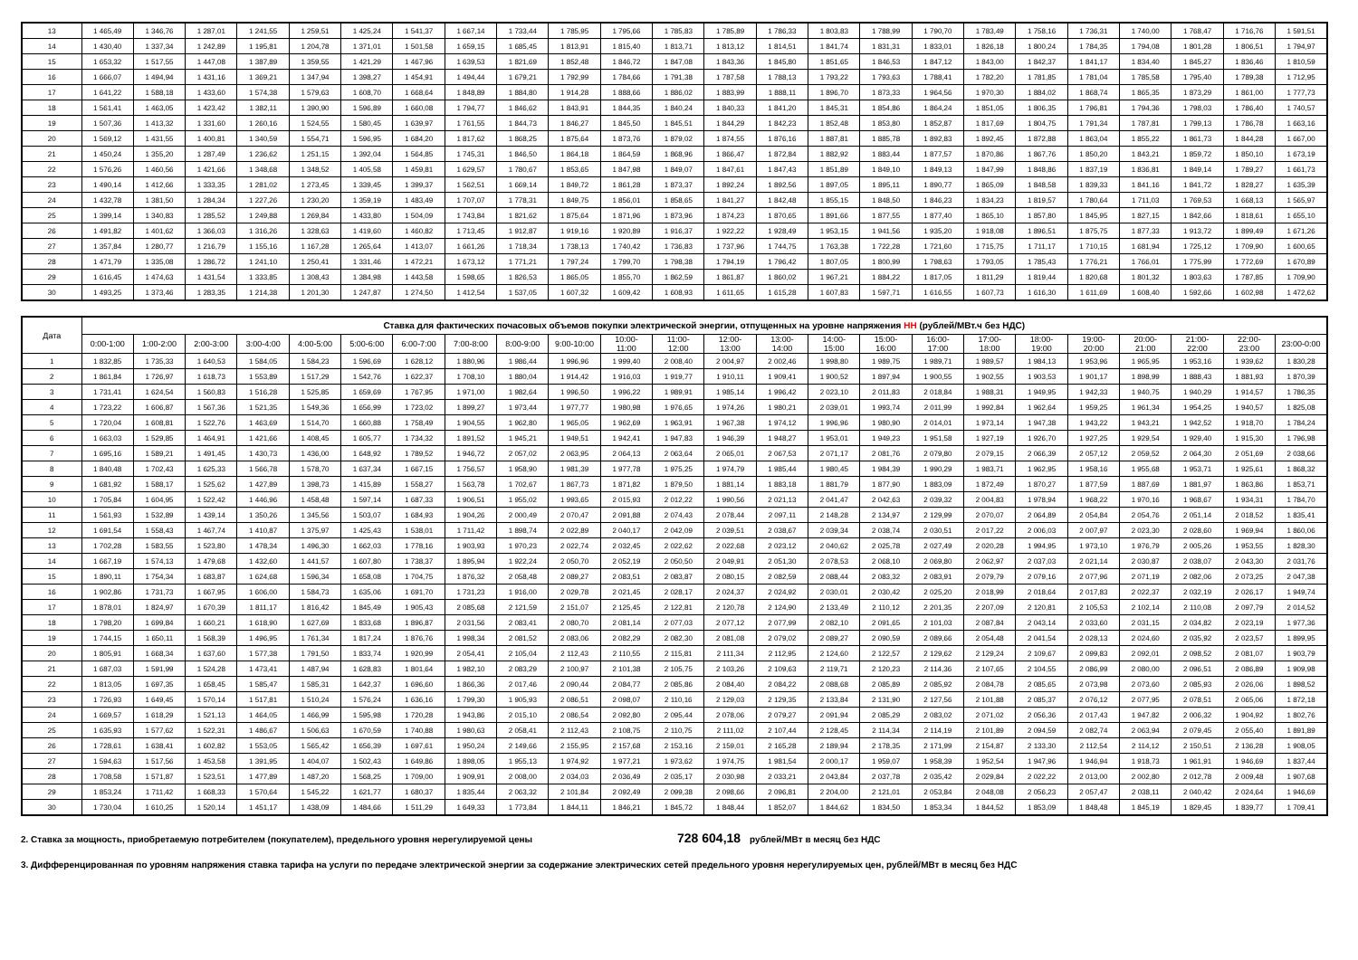| 13 | 1 465,49 | 1 346,76 | 1 287,01 | 1 241,55 | 1 259,51 | 1 425,24 | 1 541,37 | 1 667,14 | 1 733,44 | 1 785,95 | 1 795,66 | 1 785,83 | 1 785,89 | 1 786,33 | 1 803,83 | 1 788,99 | 1 790,70 | 1 783,49 | 1 758,16 | 1 736,31 | 1 740,00 | 1 768,47 | 1 716,76 | 1 591,51 |
| 14 | 1 430,40 | 1 337,34 | 1 242,89 | 1 195,81 | 1 204,78 | 1 371,01 | 1 501,58 | 1 659,15 | 1 685,45 | 1 813,91 | 1 815,40 | 1 813,71 | 1 813,12 | 1 814,51 | 1 841,74 | 1 831,31 | 1 833,01 | 1 826,18 | 1 800,24 | 1 784,35 | 1 794,08 | 1 801,28 | 1 806,51 | 1 794,97 |
| 15 | 1 653,32 | 1 517,55 | 1 447,08 | 1 387,89 | 1 359,55 | 1 421,29 | 1 467,96 | 1 639,53 | 1 821,69 | 1 852,48 | 1 846,72 | 1 847,08 | 1 843,36 | 1 845,80 | 1 851,65 | 1 846,53 | 1 847,12 | 1 843,00 | 1 842,37 | 1 841,17 | 1 834,40 | 1 845,27 | 1 836,46 | 1 810,59 |
| 16 | 1 666,07 | 1 494,94 | 1 431,16 | 1 369,21 | 1 347,94 | 1 398,27 | 1 454,91 | 1 494,44 | 1 679,21 | 1 792,99 | 1 784,66 | 1 791,38 | 1 787,58 | 1 788,13 | 1 793,22 | 1 793,63 | 1 788,41 | 1 782,20 | 1 781,85 | 1 781,04 | 1 785,58 | 1 795,40 | 1 789,38 | 1 712,95 |
| 17 | 1 641,22 | 1 588,18 | 1 433,60 | 1 574,38 | 1 579,63 | 1 608,70 | 1 668,64 | 1 848,89 | 1 884,80 | 1 914,28 | 1 888,66 | 1 886,02 | 1 883,99 | 1 888,11 | 1 896,70 | 1 873,33 | 1 964,56 | 1 970,30 | 1 884,02 | 1 868,74 | 1 865,35 | 1 873,29 | 1 861,00 | 1 777,73 |
| 18 | 1 561,41 | 1 463,05 | 1 423,42 | 1 382,11 | 1 390,90 | 1 596,89 | 1 660,08 | 1 794,77 | 1 846,62 | 1 843,91 | 1 844,35 | 1 840,24 | 1 840,33 | 1 841,20 | 1 845,31 | 1 854,86 | 1 864,24 | 1 851,05 | 1 806,35 | 1 796,81 | 1 794,36 | 1 798,03 | 1 786,40 | 1 740,57 |
| 19 | 1 507,36 | 1 413,32 | 1 331,60 | 1 260,16 | 1 524,55 | 1 580,45 | 1 639,97 | 1 761,55 | 1 844,73 | 1 846,27 | 1 845,50 | 1 845,51 | 1 844,29 | 1 842,23 | 1 852,48 | 1 853,80 | 1 852,87 | 1 817,69 | 1 804,75 | 1 791,34 | 1 787,81 | 1 799,13 | 1 786,78 | 1 663,16 |
| 20 | 1 569,12 | 1 431,55 | 1 400,81 | 1 340,59 | 1 554,71 | 1 596,95 | 1 684,20 | 1 817,62 | 1 868,25 | 1 875,64 | 1 873,76 | 1 879,02 | 1 874,55 | 1 876,16 | 1 887,81 | 1 885,78 | 1 892,83 | 1 892,45 | 1 872,88 | 1 863,04 | 1 855,22 | 1 861,73 | 1 844,28 | 1 667,00 |
| 21 | 1 450,24 | 1 355,20 | 1 287,49 | 1 236,62 | 1 251,15 | 1 392,04 | 1 564,85 | 1 745,31 | 1 846,50 | 1 864,18 | 1 864,59 | 1 868,96 | 1 866,47 | 1 872,84 | 1 882,92 | 1 883,44 | 1 877,57 | 1 870,86 | 1 867,76 | 1 850,20 | 1 843,21 | 1 859,72 | 1 850,10 | 1 673,19 |
| 22 | 1 576,26 | 1 460,56 | 1 421,66 | 1 348,68 | 1 348,52 | 1 405,58 | 1 459,81 | 1 629,57 | 1 780,67 | 1 853,65 | 1 847,98 | 1 849,07 | 1 847,61 | 1 847,43 | 1 851,89 | 1 849,10 | 1 849,13 | 1 847,99 | 1 848,86 | 1 837,19 | 1 836,81 | 1 849,14 | 1 789,27 | 1 661,73 |
| 23 | 1 490,14 | 1 412,66 | 1 333,35 | 1 281,02 | 1 273,45 | 1 339,45 | 1 399,37 | 1 562,51 | 1 669,14 | 1 849,72 | 1 861,28 | 1 873,37 | 1 892,24 | 1 892,56 | 1 897,05 | 1 895,11 | 1 890,77 | 1 865,09 | 1 848,58 | 1 839,33 | 1 841,16 | 1 841,72 | 1 828,27 | 1 635,39 |
| 24 | 1 432,78 | 1 381,50 | 1 284,34 | 1 227,26 | 1 230,20 | 1 359,19 | 1 483,49 | 1 707,07 | 1 778,31 | 1 849,75 | 1 856,01 | 1 858,65 | 1 841,27 | 1 842,48 | 1 855,15 | 1 848,50 | 1 846,23 | 1 834,23 | 1 819,57 | 1 780,64 | 1 711,03 | 1 769,53 | 1 668,13 | 1 565,97 |
| 25 | 1 399,14 | 1 340,83 | 1 285,52 | 1 249,88 | 1 269,84 | 1 433,80 | 1 504,09 | 1 743,84 | 1 821,62 | 1 875,64 | 1 871,96 | 1 873,96 | 1 874,23 | 1 870,65 | 1 891,66 | 1 877,55 | 1 877,40 | 1 865,10 | 1 857,80 | 1 845,95 | 1 827,15 | 1 842,66 | 1 818,61 | 1 655,10 |
| 26 | 1 491,82 | 1 401,62 | 1 366,03 | 1 316,26 | 1 328,63 | 1 419,60 | 1 460,82 | 1 713,45 | 1 912,87 | 1 919,16 | 1 920,89 | 1 916,37 | 1 922,22 | 1 928,49 | 1 953,15 | 1 941,56 | 1 935,20 | 1 918,08 | 1 896,51 | 1 875,75 | 1 877,33 | 1 913,72 | 1 899,49 | 1 671,26 |
| 27 | 1 357,84 | 1 280,77 | 1 216,79 | 1 155,16 | 1 167,28 | 1 265,64 | 1 413,07 | 1 661,26 | 1 718,34 | 1 738,13 | 1 740,42 | 1 736,83 | 1 737,96 | 1 744,75 | 1 763,38 | 1 722,28 | 1 721,60 | 1 715,75 | 1 711,17 | 1 710,15 | 1 681,94 | 1 725,12 | 1 709,90 | 1 600,65 |
| 28 | 1 471,79 | 1 335,08 | 1 286,72 | 1 241,10 | 1 250,41 | 1 331,46 | 1 472,21 | 1 673,12 | 1 771,21 | 1 797,24 | 1 799,70 | 1 798,38 | 1 794,19 | 1 796,42 | 1 807,05 | 1 800,99 | 1 798,63 | 1 793,05 | 1 785,43 | 1 776,21 | 1 766,01 | 1 775,99 | 1 772,69 | 1 670,89 |
| 29 | 1 616,45 | 1 474,63 | 1 431,54 | 1 333,85 | 1 308,43 | 1 384,98 | 1 443,58 | 1 598,65 | 1 826,53 | 1 865,05 | 1 855,70 | 1 862,59 | 1 861,87 | 1 860,02 | 1 967,21 | 1 884,22 | 1 817,05 | 1 811,29 | 1 819,44 | 1 820,68 | 1 801,32 | 1 803,63 | 1 787,85 | 1 709,90 |
| 30 | 1 493,25 | 1 373,46 | 1 283,35 | 1 214,38 | 1 201,30 | 1 247,87 | 1 274,50 | 1 412,54 | 1 537,05 | 1 607,32 | 1 609,42 | 1 608,93 | 1 611,65 | 1 615,28 | 1 607,83 | 1 597,71 | 1 616,55 | 1 607,73 | 1 616,30 | 1 611,69 | 1 608,40 | 1 592,66 | 1 602,98 | 1 472,62 |
| Дата | Ставка для фактических почасовых объемов покупки электрической энергии, отпущенных на уровне напряжения НН (рублей/МВт.ч без НДС) | | | | | | | | | | | | | | | | | | | | | | | |
| --- | --- | --- | --- | --- | --- | --- | --- | --- | --- | --- | --- | --- | --- | --- | --- | --- | --- | --- | --- | --- | --- | --- | --- | --- |
| | 0:00-1:00 | 1:00-2:00 | 2:00-3:00 | 3:00-4:00 | 4:00-5:00 | 5:00-6:00 | 6:00-7:00 | 7:00-8:00 | 8:00-9:00 | 9:00-10:00 | 10:00- 11:00 | 11:00- 12:00 | 12:00- 13:00 | 13:00- 14:00 | 14:00- 15:00 | 15:00- 16:00 | 16:00- 17:00 | 17:00- 18:00 | 18:00- 19:00 | 19:00- 20:00 | 20:00- 21:00 | 21:00- 22:00 | 22:00- 23:00 | 23:00-0:00 |
| 1 | 1 832,85 | 1 735,33 | 1 640,53 | 1 584,05 | 1 584,23 | 1 596,69 | 1 628,12 | 1 880,96 | 1 986,44 | 1 996,96 | 1 999,40 | 2 008,40 | 2 004,97 | 2 002,46 | 1 998,80 | 1 989,75 | 1 989,71 | 1 989,57 | 1 984,13 | 1 953,96 | 1 965,95 | 1 953,16 | 1 939,62 | 1 830,28 |
| 2 | 1 861,84 | 1 726,97 | 1 618,73 | 1 553,89 | 1 517,29 | 1 542,76 | 1 622,37 | 1 708,10 | 1 880,04 | 1 914,42 | 1 916,03 | 1 919,77 | 1 910,11 | 1 909,41 | 1 900,52 | 1 897,94 | 1 900,55 | 1 902,55 | 1 903,53 | 1 901,17 | 1 898,99 | 1 888,43 | 1 881,93 | 1 870,39 |
| 3 | 1 731,41 | 1 624,54 | 1 560,83 | 1 516,28 | 1 525,85 | 1 659,69 | 1 767,95 | 1 971,00 | 1 982,64 | 1 996,50 | 1 996,22 | 1 989,91 | 1 985,14 | 1 996,42 | 2 023,10 | 2 011,83 | 2 018,84 | 1 988,31 | 1 949,95 | 1 942,33 | 1 940,75 | 1 940,29 | 1 914,57 | 1 786,35 |
| 4 | 1 723,22 | 1 606,87 | 1 567,36 | 1 521,35 | 1 549,36 | 1 656,99 | 1 723,02 | 1 899,27 | 1 973,44 | 1 977,77 | 1 980,98 | 1 976,65 | 1 974,26 | 1 980,21 | 2 039,01 | 1 993,74 | 2 011,99 | 1 992,84 | 1 962,64 | 1 959,25 | 1 961,34 | 1 954,25 | 1 940,57 | 1 825,08 |
| 5 | 1 720,04 | 1 608,81 | 1 522,76 | 1 463,69 | 1 514,70 | 1 660,88 | 1 758,49 | 1 904,55 | 1 962,80 | 1 965,05 | 1 962,69 | 1 963,91 | 1 967,38 | 1 974,12 | 1 996,96 | 1 980,90 | 2 014,01 | 1 973,14 | 1 947,38 | 1 943,22 | 1 943,21 | 1 942,52 | 1 918,70 | 1 784,24 |
| 6 | 1 663,03 | 1 529,85 | 1 464,91 | 1 421,66 | 1 408,45 | 1 605,77 | 1 734,32 | 1 891,52 | 1 945,21 | 1 949,51 | 1 942,41 | 1 947,83 | 1 946,39 | 1 948,27 | 1 953,01 | 1 949,23 | 1 951,58 | 1 927,19 | 1 926,70 | 1 927,25 | 1 929,54 | 1 929,40 | 1 915,30 | 1 796,98 |
| 7 | 1 695,16 | 1 589,21 | 1 491,45 | 1 430,73 | 1 436,00 | 1 648,92 | 1 789,52 | 1 946,72 | 2 057,02 | 2 063,95 | 2 064,13 | 2 063,64 | 2 065,01 | 2 067,53 | 2 071,17 | 2 081,76 | 2 079,80 | 2 079,15 | 2 066,39 | 2 057,12 | 2 059,52 | 2 064,30 | 2 051,69 | 2 038,66 |
| 8 | 1 840,48 | 1 702,43 | 1 625,33 | 1 566,78 | 1 578,70 | 1 637,34 | 1 667,15 | 1 756,57 | 1 958,90 | 1 981,39 | 1 977,78 | 1 975,25 | 1 974,79 | 1 985,44 | 1 980,45 | 1 984,39 | 1 990,29 | 1 983,71 | 1 962,95 | 1 958,16 | 1 955,68 | 1 953,71 | 1 925,61 | 1 868,32 |
| 9 | 1 681,92 | 1 588,17 | 1 525,62 | 1 427,89 | 1 398,73 | 1 415,89 | 1 558,27 | 1 563,78 | 1 702,67 | 1 867,73 | 1 871,82 | 1 879,50 | 1 881,14 | 1 883,18 | 1 881,79 | 1 877,90 | 1 883,09 | 1 872,49 | 1 870,27 | 1 877,59 | 1 887,69 | 1 881,97 | 1 863,86 | 1 853,71 |
| 10 | 1 705,84 | 1 604,95 | 1 522,42 | 1 446,96 | 1 458,48 | 1 597,14 | 1 687,33 | 1 906,51 | 1 955,02 | 1 993,65 | 2 015,93 | 2 012,22 | 1 990,56 | 2 021,13 | 2 041,47 | 2 042,63 | 2 039,32 | 2 004,83 | 1 978,94 | 1 968,22 | 1 970,16 | 1 968,67 | 1 934,31 | 1 784,70 |
| 11 | 1 561,93 | 1 532,89 | 1 439,14 | 1 350,26 | 1 345,56 | 1 503,07 | 1 684,93 | 1 904,26 | 2 000,49 | 2 070,47 | 2 091,88 | 2 074,43 | 2 078,44 | 2 097,11 | 2 148,28 | 2 134,97 | 2 129,99 | 2 070,07 | 2 064,89 | 2 054,84 | 2 054,76 | 2 051,14 | 2 018,52 | 1 835,41 |
| 12 | 1 691,54 | 1 558,43 | 1 467,74 | 1 410,87 | 1 375,97 | 1 425,43 | 1 538,01 | 1 711,42 | 1 898,74 | 2 022,89 | 2 040,17 | 2 042,09 | 2 039,51 | 2 038,67 | 2 039,34 | 2 038,74 | 2 030,51 | 2 017,22 | 2 006,03 | 2 007,97 | 2 023,30 | 2 028,60 | 1 969,94 | 1 860,06 |
| 13 | 1 702,28 | 1 583,55 | 1 523,80 | 1 478,34 | 1 496,30 | 1 662,03 | 1 778,16 | 1 903,93 | 1 970,23 | 2 022,74 | 2 032,45 | 2 022,62 | 2 022,68 | 2 023,12 | 2 040,62 | 2 025,78 | 2 027,49 | 2 020,28 | 1 994,95 | 1 973,10 | 1 976,79 | 2 005,26 | 1 953,55 | 1 828,30 |
| 14 | 1 667,19 | 1 574,13 | 1 479,68 | 1 432,60 | 1 441,57 | 1 607,80 | 1 738,37 | 1 895,94 | 1 922,24 | 2 050,70 | 2 052,19 | 2 050,50 | 2 049,91 | 2 051,30 | 2 078,53 | 2 068,10 | 2 069,80 | 2 062,97 | 2 037,03 | 2 021,14 | 2 030,87 | 2 038,07 | 2 043,30 | 2 031,76 |
| 15 | 1 890,11 | 1 754,34 | 1 683,87 | 1 624,68 | 1 596,34 | 1 658,08 | 1 704,75 | 1 876,32 | 2 058,48 | 2 089,27 | 2 083,51 | 2 083,87 | 2 080,15 | 2 082,59 | 2 088,44 | 2 083,32 | 2 083,91 | 2 079,79 | 2 079,16 | 2 077,96 | 2 071,19 | 2 082,06 | 2 073,25 | 2 047,38 |
| 16 | 1 902,86 | 1 731,73 | 1 667,95 | 1 606,00 | 1 584,73 | 1 635,06 | 1 691,70 | 1 731,23 | 1 916,00 | 2 029,78 | 2 021,45 | 2 028,17 | 2 024,37 | 2 024,92 | 2 030,01 | 2 030,42 | 2 025,20 | 2 018,99 | 2 018,64 | 2 017,83 | 2 022,37 | 2 032,19 | 2 026,17 | 1 949,74 |
| 17 | 1 878,01 | 1 824,97 | 1 670,39 | 1 811,17 | 1 816,42 | 1 845,49 | 1 905,43 | 2 085,68 | 2 121,59 | 2 151,07 | 2 125,45 | 2 122,81 | 2 120,78 | 2 124,90 | 2 133,49 | 2 110,12 | 2 201,35 | 2 207,09 | 2 120,81 | 2 105,53 | 2 102,14 | 2 110,08 | 2 097,79 | 2 014,52 |
| 18 | 1 798,20 | 1 699,84 | 1 660,21 | 1 618,90 | 1 627,69 | 1 833,68 | 1 896,87 | 2 031,56 | 2 083,41 | 2 080,70 | 2 081,14 | 2 077,03 | 2 077,12 | 2 077,99 | 2 082,10 | 2 091,65 | 2 101,03 | 2 087,84 | 2 043,14 | 2 033,60 | 2 031,15 | 2 034,82 | 2 023,19 | 1 977,36 |
| 19 | 1 744,15 | 1 650,11 | 1 568,39 | 1 496,95 | 1 761,34 | 1 817,24 | 1 876,76 | 1 998,34 | 2 081,52 | 2 083,06 | 2 082,29 | 2 082,30 | 2 081,08 | 2 079,02 | 2 089,27 | 2 090,59 | 2 089,66 | 2 054,48 | 2 041,54 | 2 028,13 | 2 024,60 | 2 035,92 | 2 023,57 | 1 899,95 |
| 20 | 1 805,91 | 1 668,34 | 1 637,60 | 1 577,38 | 1 791,50 | 1 833,74 | 1 920,99 | 2 054,41 | 2 105,04 | 2 112,43 | 2 110,55 | 2 115,81 | 2 111,34 | 2 112,95 | 2 124,60 | 2 122,57 | 2 129,62 | 2 129,24 | 2 109,67 | 2 099,83 | 2 092,01 | 2 098,52 | 2 081,07 | 1 903,79 |
| 21 | 1 687,03 | 1 591,99 | 1 524,28 | 1 473,41 | 1 487,94 | 1 628,83 | 1 801,64 | 1 982,10 | 2 083,29 | 2 100,97 | 2 101,38 | 2 105,75 | 2 103,26 | 2 109,63 | 2 119,71 | 2 120,23 | 2 114,36 | 2 107,65 | 2 104,55 | 2 086,99 | 2 080,00 | 2 096,51 | 2 086,89 | 1 909,98 |
| 22 | 1 813,05 | 1 697,35 | 1 658,45 | 1 585,47 | 1 585,31 | 1 642,37 | 1 696,60 | 1 866,36 | 2 017,46 | 2 090,44 | 2 084,77 | 2 085,86 | 2 084,40 | 2 084,22 | 2 088,68 | 2 085,89 | 2 085,92 | 2 084,78 | 2 085,65 | 2 073,98 | 2 073,60 | 2 085,93 | 2 026,06 | 1 898,52 |
| 23 | 1 726,93 | 1 649,45 | 1 570,14 | 1 517,81 | 1 510,24 | 1 576,24 | 1 636,16 | 1 799,30 | 1 905,93 | 2 086,51 | 2 098,07 | 2 110,16 | 2 129,03 | 2 129,35 | 2 133,84 | 2 131,90 | 2 127,56 | 2 101,88 | 2 085,37 | 2 076,12 | 2 077,95 | 2 078,51 | 2 065,06 | 1 872,18 |
| 24 | 1 669,57 | 1 618,29 | 1 521,13 | 1 464,05 | 1 466,99 | 1 595,98 | 1 720,28 | 1 943,86 | 2 015,10 | 2 086,54 | 2 092,80 | 2 095,44 | 2 078,06 | 2 079,27 | 2 091,94 | 2 085,29 | 2 083,02 | 2 071,02 | 2 056,36 | 2 017,43 | 1 947,82 | 2 006,32 | 1 904,92 | 1 802,76 |
| 25 | 1 635,93 | 1 577,62 | 1 522,31 | 1 486,67 | 1 506,63 | 1 670,59 | 1 740,88 | 1 980,63 | 2 058,41 | 2 112,43 | 2 108,75 | 2 110,75 | 2 111,02 | 2 107,44 | 2 128,45 | 2 114,34 | 2 114,19 | 2 101,89 | 2 094,59 | 2 082,74 | 2 063,94 | 2 079,45 | 2 055,40 | 1 891,89 |
| 26 | 1 728,61 | 1 638,41 | 1 602,82 | 1 553,05 | 1 565,42 | 1 656,39 | 1 697,61 | 1 950,24 | 2 149,66 | 2 155,95 | 2 157,68 | 2 153,16 | 2 159,01 | 2 165,28 | 2 189,94 | 2 178,35 | 2 171,99 | 2 154,87 | 2 133,30 | 2 112,54 | 2 114,12 | 2 150,51 | 2 136,28 | 1 908,05 |
| 27 | 1 594,63 | 1 517,56 | 1 453,58 | 1 391,95 | 1 404,07 | 1 502,43 | 1 649,86 | 1 898,05 | 1 955,13 | 1 974,92 | 1 977,21 | 1 973,62 | 1 974,75 | 1 981,54 | 2 000,17 | 1 959,07 | 1 958,39 | 1 952,54 | 1 947,96 | 1 946,94 | 1 918,73 | 1 961,91 | 1 946,69 | 1 837,44 |
| 28 | 1 708,58 | 1 571,87 | 1 523,51 | 1 477,89 | 1 487,20 | 1 568,25 | 1 709,00 | 1 909,91 | 2 008,00 | 2 034,03 | 2 036,49 | 2 035,17 | 2 030,98 | 2 033,21 | 2 043,84 | 2 037,78 | 2 035,42 | 2 029,84 | 2 022,22 | 2 013,00 | 2 002,80 | 2 012,78 | 2 009,48 | 1 907,68 |
| 29 | 1 853,24 | 1 711,42 | 1 668,33 | 1 570,64 | 1 545,22 | 1 621,77 | 1 680,37 | 1 835,44 | 2 063,32 | 2 101,84 | 2 092,49 | 2 099,38 | 2 098,66 | 2 096,81 | 2 204,00 | 2 121,01 | 2 053,84 | 2 048,08 | 2 056,23 | 2 057,47 | 2 038,11 | 2 040,42 | 2 024,64 | 1 946,69 |
| 30 | 1 730,04 | 1 610,25 | 1 520,14 | 1 451,17 | 1 438,09 | 1 484,66 | 1 511,29 | 1 649,33 | 1 773,84 | 1 844,11 | 1 846,21 | 1 845,72 | 1 848,44 | 1 852,07 | 1 844,62 | 1 834,50 | 1 853,34 | 1 844,52 | 1 853,09 | 1 848,48 | 1 845,19 | 1 829,45 | 1 839,77 | 1 709,41 |
2. Ставка за мощность, приобретаемую потребителем (покупателем), предельного уровня нерегулируемой цены 728 604,18 рублей/МВт в месяц без НДС
3. Дифференцированная по уровням напряжения ставка тарифа на услуги по передаче электрической энергии за содержание электрических сетей предельного уровня нерегулируемых цен, рублей/МВт в месяц без НДС